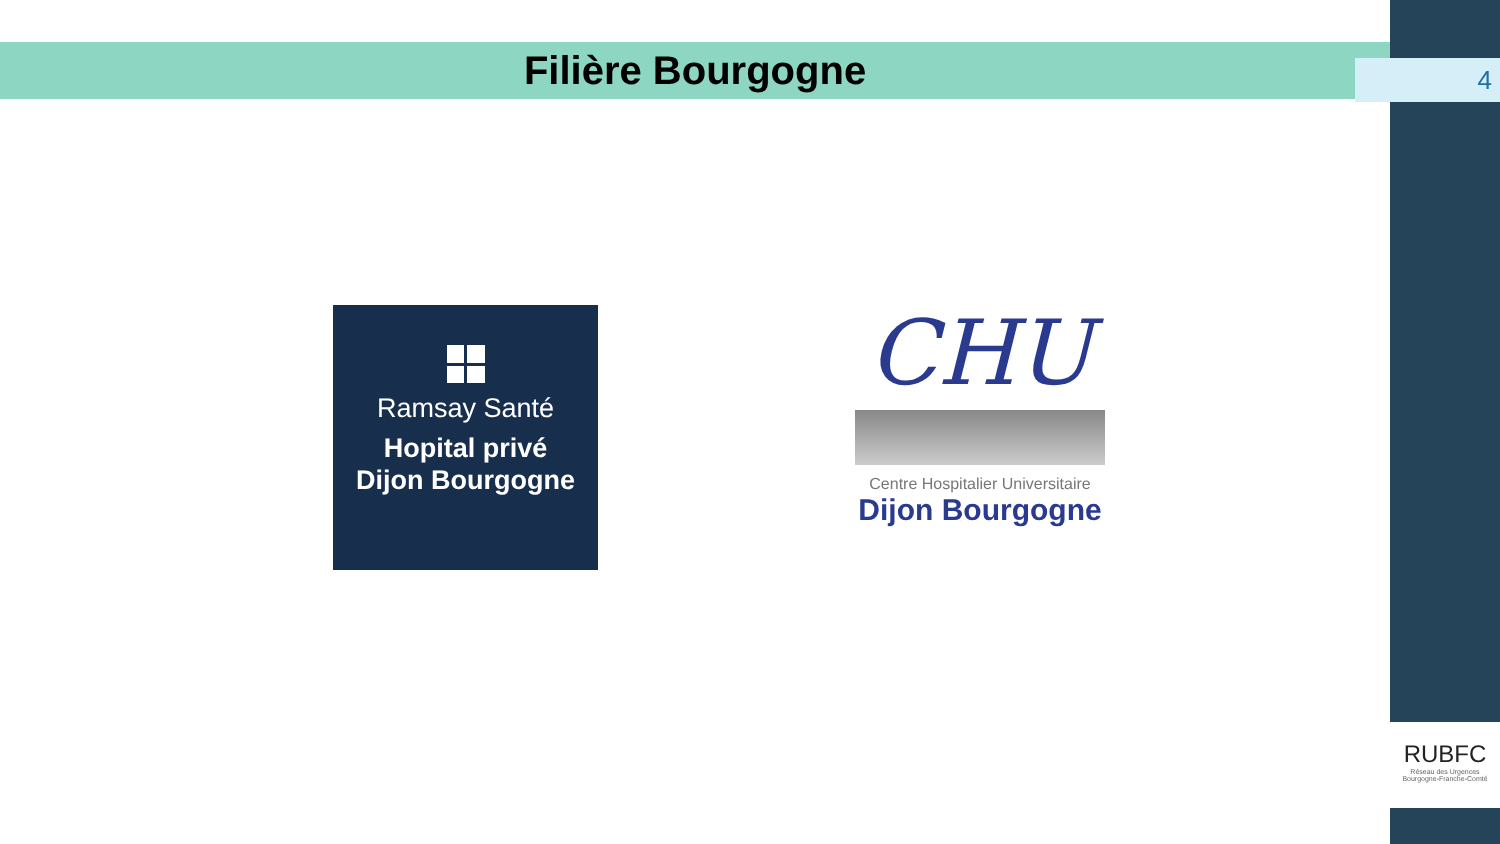Filière Bourgogne 4
Ramsay Santé
Hopital privé
Dijon Bourgogne
CHU
Centre Hospitalier Universitaire
Dijon Bourgogne
RUBFC
Réseau des Urgences
Bourgogne-Franche-Comté